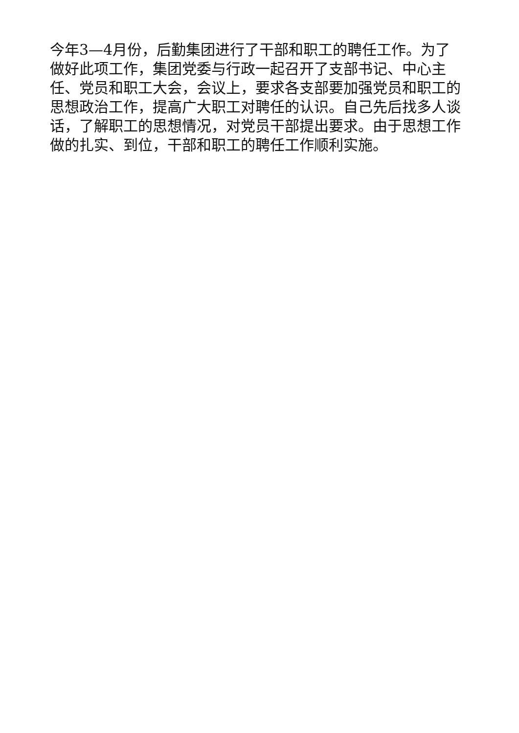今年3—4月份，后勤集团进行了干部和职工的聘任工作。为了做好此项工作，集团党委与行政一起召开了支部书记、中心主任、党员和职工大会，会议上，要求各支部要加强党员和职工的思想政治工作，提高广大职工对聘任的认识。自己先后找多人谈话，了解职工的思想情况，对党员干部提出要求。由于思想工作做的扎实、到位，干部和职工的聘任工作顺利实施。